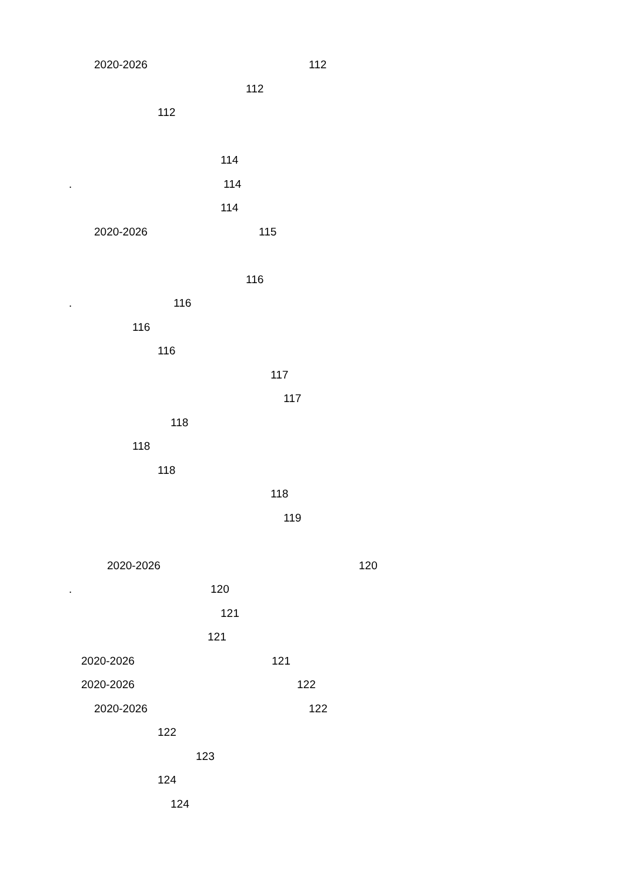2020-2026 112
112
112
114
. 114
114
2020-2026 115
116
. 116
116
116
117
117
118
118
118
118
119
2020-2026 120
. 120
121
121
2020-2026 121
2020-2026 122
2020-2026 122
122
123
124
124